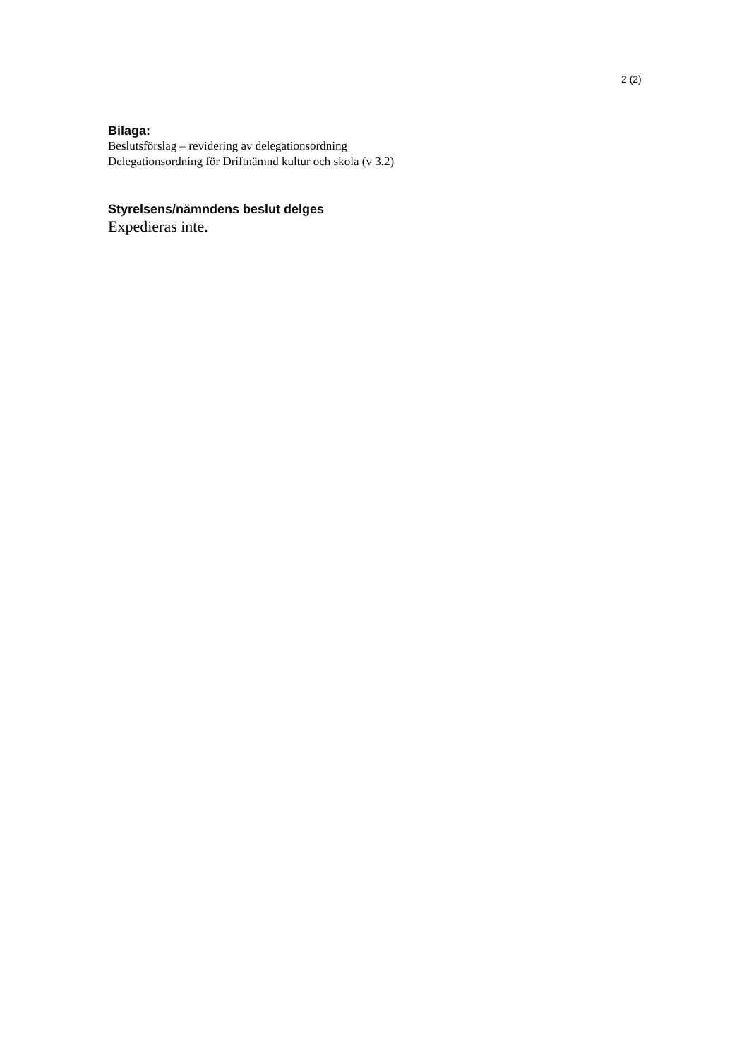2 (2)
Bilaga:
Beslutsförslag – revidering av delegationsordning
Delegationsordning för Driftnämnd kultur och skola (v 3.2)
Styrelsens/nämndens beslut delges
Expedieras inte.